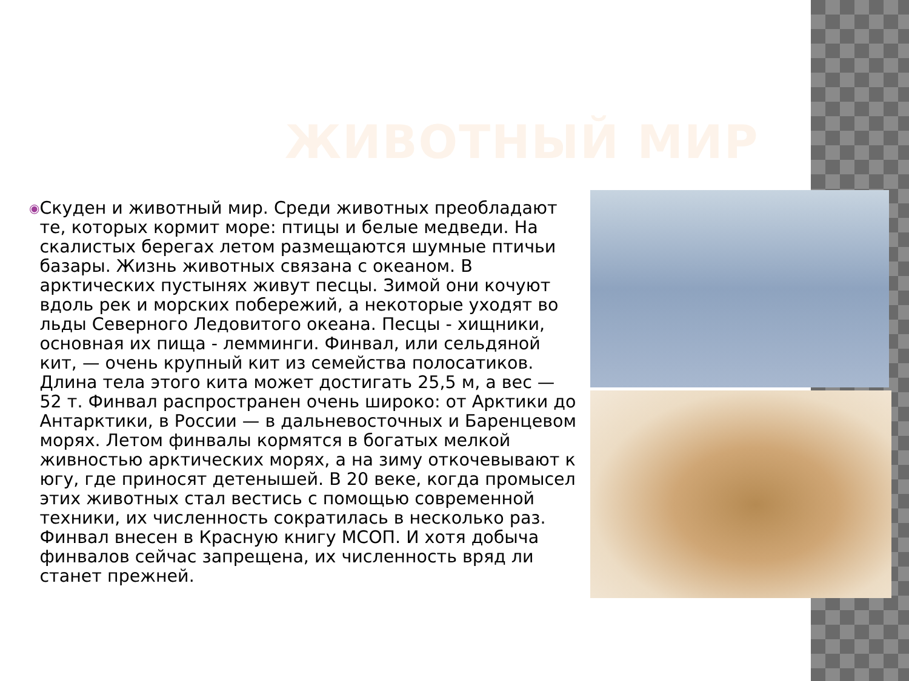ЖИВОТНЫЙ МИР
◉
Скуден и животный мир. Среди животных преобладают те, которых кормит море: птицы и белые медведи. На скалистых берегах летом размещаются шумные птичьи базары. Жизнь животных связана с океаном. В арктических пустынях живут песцы. Зимой они кочуют вдоль рек и морских побережий, а некоторые уходят во льды Северного Ледовитого океана. Песцы - хищники, основная их пища - лемминги. Финвал, или сельдяной кит, — очень крупный кит из семейства полосатиков. Длина тела этого кита может достигать 25,5 м, а вес — 52 т. Финвал распространен очень широко: от Арктики до Антарктики, в России — в дальневосточных и Баренцевом морях. Летом финвалы кормятся в богатых мелкой живностью арктических морях, а на зиму откочевывают к югу, где приносят детенышей. В 20 веке, когда промысел этих животных стал вестись с помощью современной техники, их численность сократилась в несколько раз. Финвал внесен в Красную книгу МСОП. И хотя добыча финвалов сейчас запрещена, их численность вряд ли станет прежней.